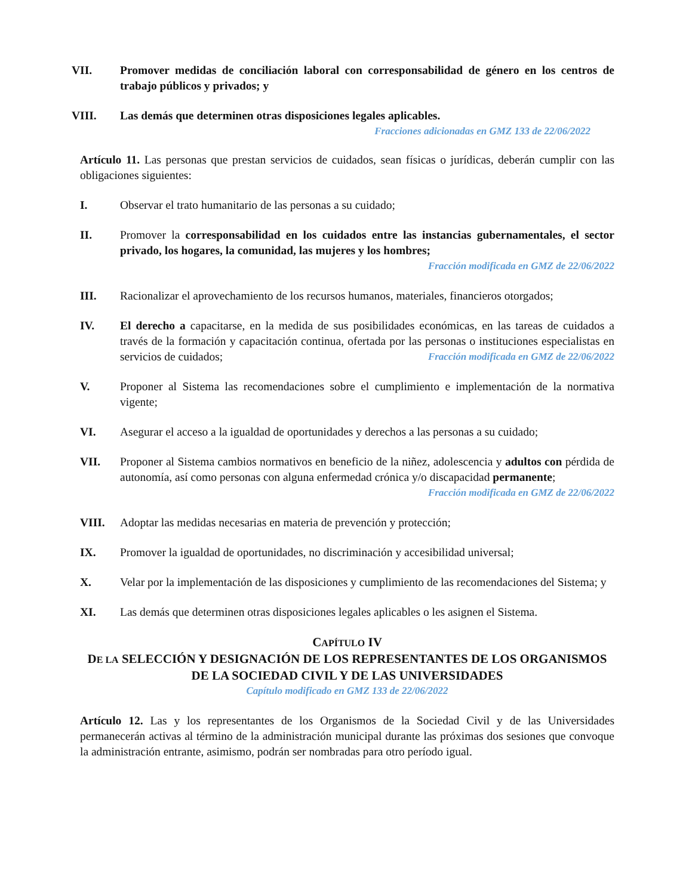VII. Promover medidas de conciliación laboral con corresponsabilidad de género en los centros de trabajo públicos y privados; y
VIII. Las demás que determinen otras disposiciones legales aplicables.
Fracciones adicionadas en GMZ 133 de 22/06/2022
Artículo 11. Las personas que prestan servicios de cuidados, sean físicas o jurídicas, deberán cumplir con las obligaciones siguientes:
I. Observar el trato humanitario de las personas a su cuidado;
II. Promover la corresponsabilidad en los cuidados entre las instancias gubernamentales, el sector privado, los hogares, la comunidad, las mujeres y los hombres;
Fracción modificada en GMZ de 22/06/2022
III. Racionalizar el aprovechamiento de los recursos humanos, materiales, financieros otorgados;
IV. El derecho a capacitarse, en la medida de sus posibilidades económicas, en las tareas de cuidados a través de la formación y capacitación continua, ofertada por las personas o instituciones especialistas en servicios de cuidados; Fracción modificada en GMZ de 22/06/2022
V. Proponer al Sistema las recomendaciones sobre el cumplimiento e implementación de la normativa vigente;
VI. Asegurar el acceso a la igualdad de oportunidades y derechos a las personas a su cuidado;
VII. Proponer al Sistema cambios normativos en beneficio de la niñez, adolescencia y adultos con pérdida de autonomía, así como personas con alguna enfermedad crónica y/o discapacidad permanente; Fracción modificada en GMZ de 22/06/2022
VIII. Adoptar las medidas necesarias en materia de prevención y protección;
IX. Promover la igualdad de oportunidades, no discriminación y accesibilidad universal;
X. Velar por la implementación de las disposiciones y cumplimiento de las recomendaciones del Sistema; y
XI. Las demás que determinen otras disposiciones legales aplicables o les asignen el Sistema.
CAPÍTULO IV
DE LA SELECCIÓN Y DESIGNACIÓN DE LOS REPRESENTANTES DE LOS ORGANISMOS DE LA SOCIEDAD CIVIL Y DE LAS UNIVERSIDADES
Capítulo modificado en GMZ 133 de 22/06/2022
Artículo 12. Las y los representantes de los Organismos de la Sociedad Civil y de las Universidades permanecerán activas al término de la administración municipal durante las próximas dos sesiones que convoque la administración entrante, asimismo, podrán ser nombradas para otro período igual.